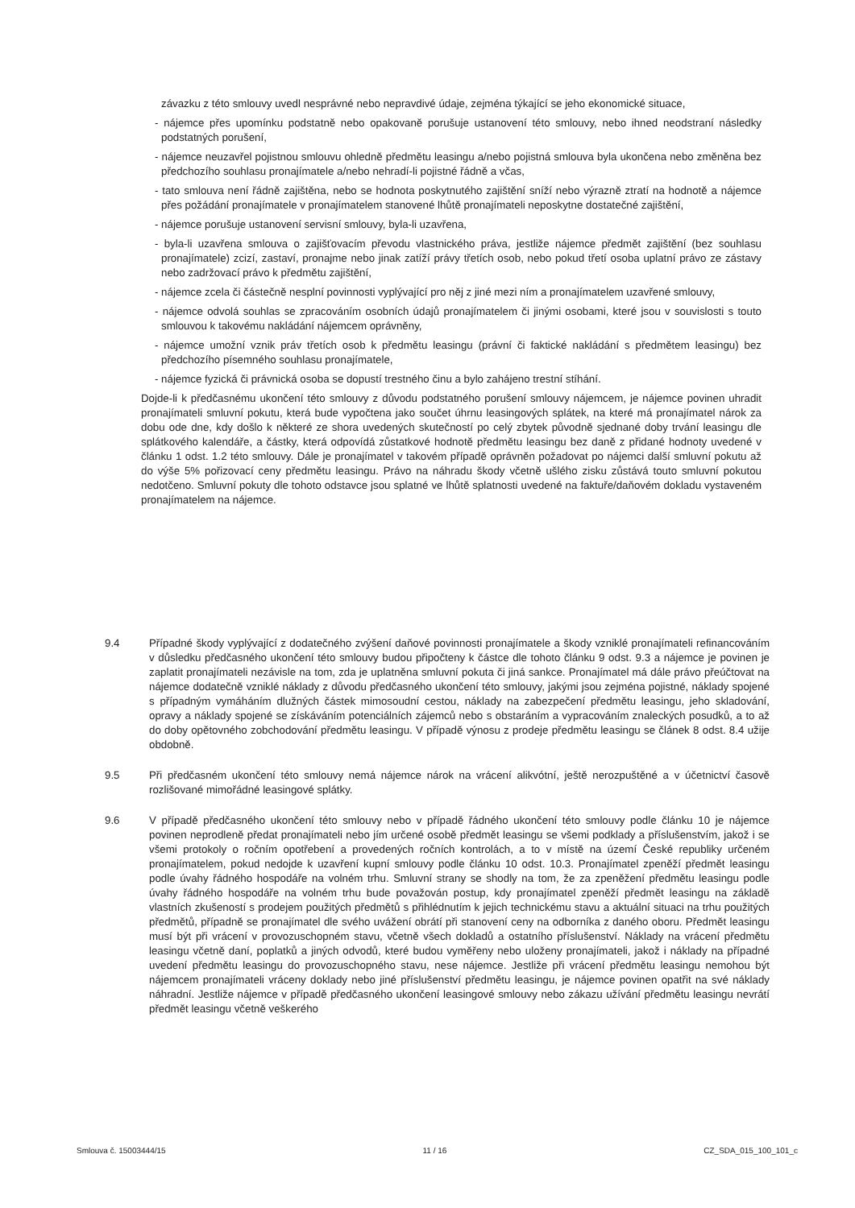závazku z této smlouvy uvedl nesprávné nebo nepravdivé údaje, zejména týkající se jeho ekonomické situace,
- nájemce přes upomínku podstatně nebo opakovaně porušuje ustanovení této smlouvy, nebo ihned neodstraní následky podstatných porušení,
- nájemce neuzavřel pojistnou smlouvu ohledně předmětu leasingu a/nebo pojistná smlouva byla ukončena nebo změněna bez předchozího souhlasu pronajímatele a/nebo nehradí-li pojistné řádně a včas,
- tato smlouva není řádně zajištěna, nebo se hodnota poskytnutého zajištění sníží nebo výrazně ztratí na hodnotě a nájemce přes požádání pronajímatele v pronajímatelem stanovené lhůtě pronajímateli neposkytne dostatečné zajištění,
- nájemce porušuje ustanovení servisní smlouvy, byla-li uzavřena,
- byla-li uzavřena smlouva o zajišťovacím převodu vlastnického práva, jestliže nájemce předmět zajištění (bez souhlasu pronajímatele) zcizí, zastaví, pronajme nebo jinak zatíží právy třetích osob, nebo pokud třetí osoba uplatní právo ze zástavy nebo zadržovací právo k předmětu zajištění,
- nájemce zcela či částečně nesplní povinnosti vyplývající pro něj z jiné mezi ním a pronajímatelem uzavřené smlouvy,
- nájemce odvolá souhlas se zpracováním osobních údajů pronajímatelem či jinými osobami, které jsou v souvislosti s touto smlouvou k takovému nakládání nájemcem oprávněny,
- nájemce umožní vznik práv třetích osob k předmětu leasingu (právní či faktické nakládání s předmětem leasingu) bez předchozího písemného souhlasu pronajímatele,
- nájemce fyzická či právnická osoba se dopustí trestného činu a bylo zahájeno trestní stíhání.
Dojde-li k předčasnému ukončení této smlouvy z důvodu podstatného porušení smlouvy nájemcem, je nájemce povinen uhradit pronajímateli smluvní pokutu, která bude vypočtena jako součet úhrnu leasingových splátek, na které má pronajímatel nárok za dobu ode dne, kdy došlo k některé ze shora uvedených skutečností po celý zbytek původně sjednané doby trvání leasingu dle splátkového kalendáře, a částky, která odpovídá zůstatkové hodnotě předmětu leasingu bez daně z přidané hodnoty uvedené v článku 1 odst. 1.2 této smlouvy. Dále je pronajímatel v takovém případě oprávněn požadovat po nájemci další smluvní pokutu až do výše 5% pořizovací ceny předmětu leasingu. Právo na náhradu škody včetně ušlého zisku zůstává touto smluvní pokutou nedotčeno. Smluvní pokuty dle tohoto odstavce jsou splatné ve lhůtě splatnosti uvedené na faktuře/daňovém dokladu vystaveném pronajímatelem na nájemce.
9.4 Případné škody vyplývající z dodatečného zvýšení daňové povinnosti pronajímatele a škody vzniklé pronajímateli refinancováním v důsledku předčasného ukončení této smlouvy budou připočteny k částce dle tohoto článku 9 odst. 9.3 a nájemce je povinen je zaplatit pronajímateli nezávisle na tom, zda je uplatněna smluvní pokuta či jiná sankce. Pronajímatel má dále právo přeúčtovat na nájemce dodatečně vzniklé náklady z důvodu předčasného ukončení této smlouvy, jakými jsou zejména pojistné, náklady spojené s případným vymáháním dlužných částek mimosoudní cestou, náklady na zabezpečení předmětu leasingu, jeho skladování, opravy a náklady spojené se získáváním potenciálních zájemců nebo s obstaráním a vypracováním znaleckých posudků, a to až do doby opětovného zobchodování předmětu leasingu. V případě výnosu z prodeje předmětu leasingu se článek 8 odst. 8.4 užije obdobně.
9.5 Při předčasném ukončení této smlouvy nemá nájemce nárok na vrácení alikvótní, ještě nerozpuštěné a v účetnictví časově rozlišované mimořádné leasingové splátky.
9.6 V případě předčasného ukončení této smlouvy nebo v případě řádného ukončení této smlouvy podle článku 10 je nájemce povinen neprodleně předat pronajímateli nebo jím určené osobě předmět leasingu se všemi podklady a příslušenstvím, jakož i se všemi protokoly o ročním opotřebení a provedených ročních kontrolách, a to v místě na území České republiky určeném pronajímatelem, pokud nedojde k uzavření kupní smlouvy podle článku 10 odst. 10.3. Pronajímatel zpeněží předmět leasingu podle úvahy řádného hospodáře na volném trhu. Smluvní strany se shodly na tom, že za zpeněžení předmětu leasingu podle úvahy řádného hospodáře na volném trhu bude považován postup, kdy pronajímatel zpeněží předmět leasingu na základě vlastních zkušeností s prodejem použitých předmětů s přihlédnutím k jejich technickému stavu a aktuální situaci na trhu použitých předmětů, případně se pronajímatel dle svého uvážení obrátí při stanovení ceny na odborníka z daného oboru. Předmět leasingu musí být při vrácení v provozuschopném stavu, včetně všech dokladů a ostatního příslušenství. Náklady na vrácení předmětu leasingu včetně daní, poplatků a jiných odvodů, které budou vyměřeny nebo uloženy pronajímateli, jakož i náklady na případné uvedení předmětu leasingu do provozuschopného stavu, nese nájemce. Jestliže při vrácení předmětu leasingu nemohou být nájemcem pronajímateli vráceny doklady nebo jiné příslušenství předmětu leasingu, je nájemce povinen opatřit na své náklady náhradní. Jestliže nájemce v případě předčasného ukončení leasingové smlouvy nebo zákazu užívání předmětu leasingu nevrátí předmět leasingu včetně veškerého
Smlouva č. 15003444/15 11 / 16 CZ_SDA_015_100_101_c